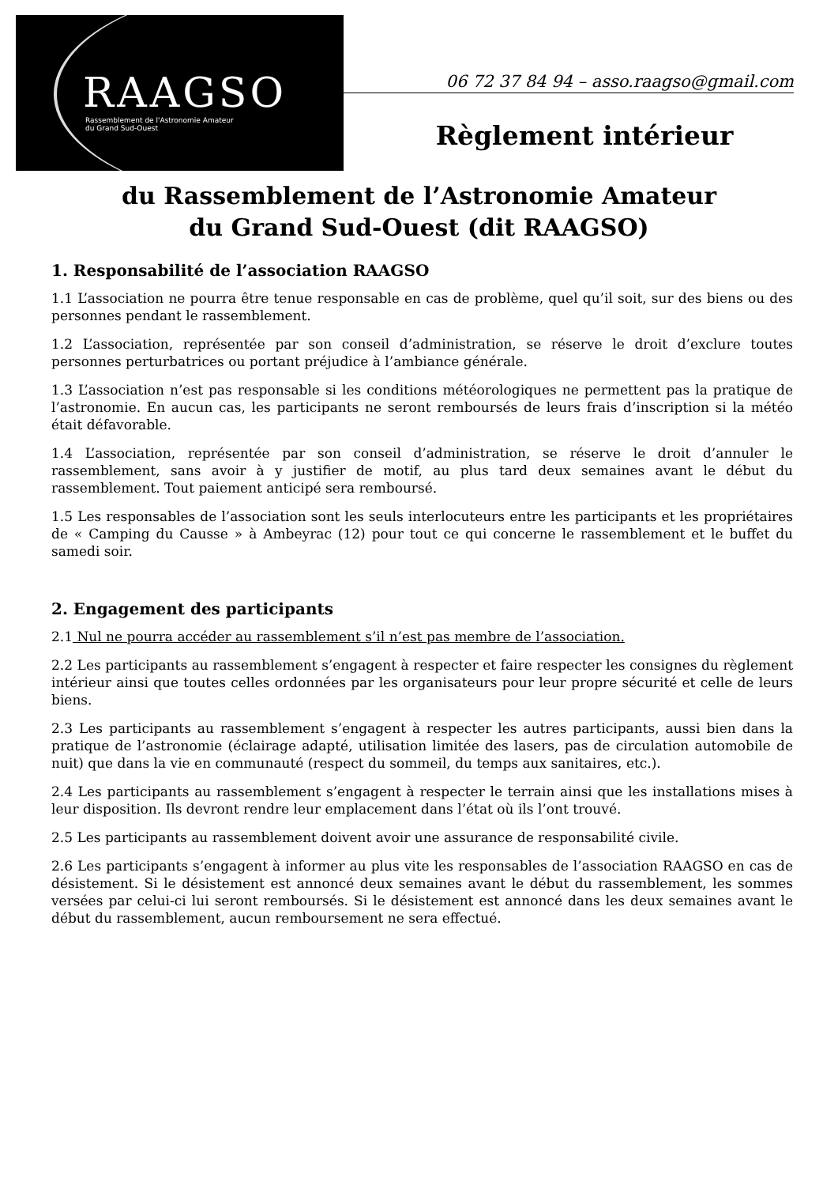RAAGSO
Rassemblement de l'Astronomie Amateur
du Grand Sud-Ouest
06 72 37 84 94 – asso.raagso@gmail.com
Règlement intérieur
du Rassemblement de l’Astronomie Amateur
du Grand Sud-Ouest (dit RAAGSO)
1. Responsabilité de l’association RAAGSO
1.1 L’association ne pourra être tenue responsable en cas de problème, quel qu’il soit, sur des biens ou des personnes pendant le rassemblement.
1.2 L’association, représentée par son conseil d’administration, se réserve le droit d’exclure toutes personnes perturbatrices ou portant préjudice à l’ambiance générale.
1.3 L’association n’est pas responsable si les conditions météorologiques ne permettent pas la pratique de l’astronomie. En aucun cas, les participants ne seront remboursés de leurs frais d’inscription si la météo était défavorable.
1.4 L’association, représentée par son conseil d’administration, se réserve le droit d’annuler le rassemblement, sans avoir à y justifier de motif, au plus tard deux semaines avant le début du rassemblement. Tout paiement anticipé sera remboursé.
1.5 Les responsables de l’association sont les seuls interlocuteurs entre les participants et les propriétaires de « Camping du Causse » à Ambeyrac (12) pour tout ce qui concerne le rassemblement et le buffet du samedi soir.
2. Engagement des participants
2.1 Nul ne pourra accéder au rassemblement s’il n’est pas membre de l’association.
2.2 Les participants au rassemblement s’engagent à respecter et faire respecter les consignes du règlement intérieur ainsi que toutes celles ordonnées par les organisateurs pour leur propre sécurité et celle de leurs biens.
2.3 Les participants au rassemblement s’engagent à respecter les autres participants, aussi bien dans la pratique de l’astronomie (éclairage adapté, utilisation limitée des lasers, pas de circulation automobile de nuit) que dans la vie en communauté (respect du sommeil, du temps aux sanitaires, etc.).
2.4 Les participants au rassemblement s’engagent à respecter le terrain ainsi que les installations mises à leur disposition. Ils devront rendre leur emplacement dans l’état où ils l’ont trouvé.
2.5 Les participants au rassemblement doivent avoir une assurance de responsabilité civile.
2.6 Les participants s’engagent à informer au plus vite les responsables de l’association RAAGSO en cas de désistement. Si le désistement est annoncé deux semaines avant le début du rassemblement, les sommes versées par celui-ci lui seront remboursés. Si le désistement est annoncé dans les deux semaines avant le début du rassemblement, aucun remboursement ne sera effectué.